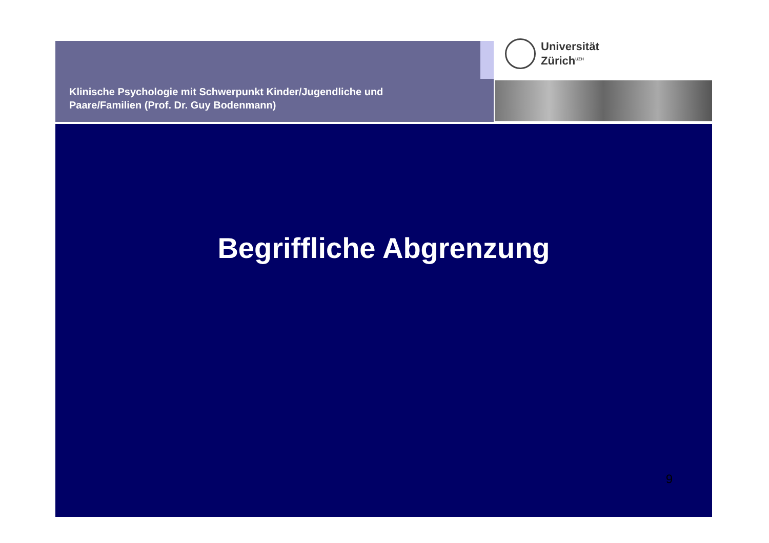Klinische Psychologie mit Schwerpunkt Kinder/Jugendliche und
Paare/Familien (Prof. Dr. Guy Bodenmann)
Universität
Zürich<sup>UZH</sup>
Begriffliche Abgrenzung
9